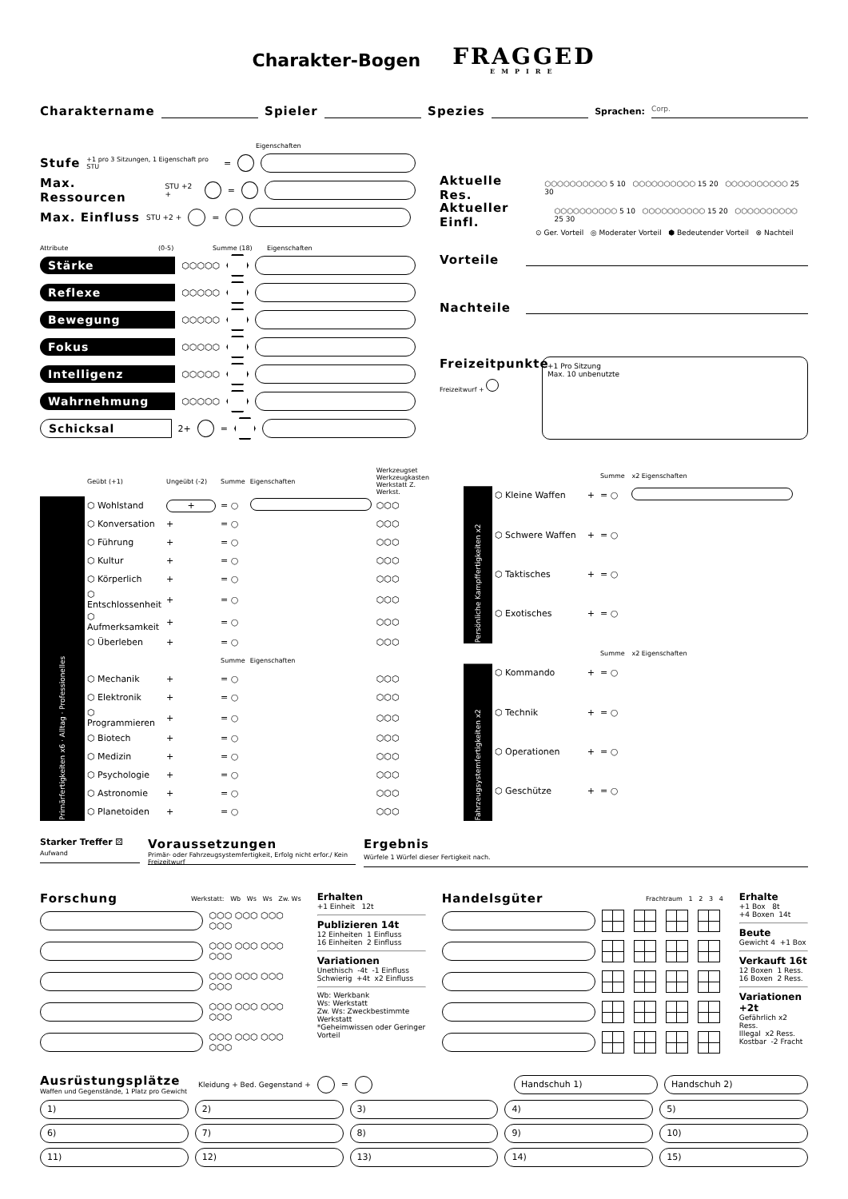Charakter-Bogen
FRAGGED
EMPIRE
Charaktername Spieler Spezies Sprachen: Corp.
Eigenschaften
Stufe +1 pro 3 Sitzungen, 1 Eigenschaft pro STU =
Max. Ressourcen STU +2 + =
Max. Einfluss STU +2 + =
Aktuelle Res. ⬡⬡⬡⬡⬡⬡⬡⬡⬡⬡ 5 10 ⬡⬡⬡⬡⬡⬡⬡⬡⬡⬡ 15 20 ⬡⬡⬡⬡⬡⬡⬡⬡⬡⬡ 25 30
Aktueller Einfl. ⬡⬡⬡⬡⬡⬡⬡⬡⬡⬡ 5 10 ⬡⬡⬡⬡⬡⬡⬡⬡⬡⬡ 15 20 ⬡⬡⬡⬡⬡⬡⬡⬡⬡⬡ 25 30
⊙ Ger. Vorteil ◎ Moderater Vorteil ⬢ Bedeutender Vorteil ⊗ Nachteil
Attribute (0-5) Summe (18) Eigenschaften
Stärke ⬡⬡⬡⬡⬡
Reflexe ⬡⬡⬡⬡⬡
Bewegung ⬡⬡⬡⬡⬡
Fokus ⬡⬡⬡⬡⬡
Intelligenz ⬡⬡⬡⬡⬡
Wahrnehmung ⬡⬡⬡⬡⬡
Schicksal 2+ =
Vorteile
Nachteile
Freizeitpunkte
Freizeitwurf +
+1 Pro Sitzung
Max. 10 unbenutzte
| | Geübt (+1) | Ungeübt (-2) | Summe | Eigenschaften | Werkzeugset Werkzeugkasten Werkstatt Z. Werkst. |
| Primärfertigkeiten x6 · Alltag · Professionelles | ⬡ Wohlstand | + | = ○ | | ⬡⬡⬡ |
| | ⬡ Konversation | + | = ○ | | ⬡⬡⬡ |
| | ⬡ Führung | + | = ○ | | ⬡⬡⬡ |
| | ⬡ Kultur | + | = ○ | | ⬡⬡⬡ |
| | ⬡ Körperlich | + | = ○ | | ⬡⬡⬡ |
| | ⬡ Entschlossenheit | + | = ○ | | ⬡⬡⬡ |
| | ⬡ Aufmerksamkeit | + | = ○ | | ⬡⬡⬡ |
| | ⬡ Überleben | + | = ○ | | ⬡⬡⬡ |
| | | | Summe | Eigenschaften | |
| | ⬡ Mechanik | + | = ○ | | ⬡⬡⬡ |
| | ⬡ Elektronik | + | = ○ | | ⬡⬡⬡ |
| | ⬡ Programmieren | + | = ○ | | ⬡⬡⬡ |
| | ⬡ Biotech | + | = ○ | | ⬡⬡⬡ |
| | ⬡ Medizin | + | = ○ | | ⬡⬡⬡ |
| | ⬡ Psychologie | + | = ○ | | ⬡⬡⬡ |
| | ⬡ Astronomie | + | = ○ | | ⬡⬡⬡ |
| | ⬡ Planetoiden | + | = ○ | | ⬡⬡⬡ |
| | | | Summe | x2 Eigenschaften |
| Persönliche Kampffertigkeiten x2 | ⬡ Kleine Waffen | + | = ○ | |
| | ⬡ Schwere Waffen | + | = ○ | |
| | ⬡ Taktisches | + | = ○ | |
| | ⬡ Exotisches | + | = ○ | |
| | | | Summe | x2 Eigenschaften |
| Fahrzeugsystemfertigkeiten x2 | ⬡ Kommando | + | = ○ | |
| | ⬡ Technik | + | = ○ | |
| | ⬡ Operationen | + | = ○ | |
| | ⬡ Geschütze | + | = ○ | |
Starker Treffer ⚄
Aufwand
Voraussetzungen
Primär- oder Fahrzeugsystemfertigkeit, Erfolg nicht erfor./ Kein Freizeitwurf
Ergebnis
Würfele 1 Würfel dieser Fertigkeit nach.
Forschung Werkstatt: Wb Ws Ws Zw. Ws
⬡⬡⬡ ⬡⬡⬡ ⬡⬡⬡ ⬡⬡⬡
⬡⬡⬡ ⬡⬡⬡ ⬡⬡⬡ ⬡⬡⬡
⬡⬡⬡ ⬡⬡⬡ ⬡⬡⬡ ⬡⬡⬡
⬡⬡⬡ ⬡⬡⬡ ⬡⬡⬡ ⬡⬡⬡
⬡⬡⬡ ⬡⬡⬡ ⬡⬡⬡ ⬡⬡⬡
Erhalten
+1 Einheit 12t
Publizieren 14t
12 Einheiten 1 Einfluss
16 Einheiten 2 Einfluss
Variationen
Unethisch -4t -1 Einfluss
Schwierig +4t x2 Einfluss
Wb: Werkbank
Ws: Werkstatt
Zw. Ws: Zweckbestimmte Werkstatt
*Geheimwissen oder Geringer Vorteil
Handelsgüter Frachtraum 1 2 3 4
Erhalte
+1 Box 8t
+4 Boxen 14t
Beute
Gewicht 4 +1 Box
Verkauft 16t
12 Boxen 1 Ress.
16 Boxen 2 Ress.
Variationen +2t
Gefährlich x2 Ress.
Illegal x2 Ress.
Kostbar -2 Fracht
Ausrüstungsplätze
Waffen und Gegenstände, 1 Platz pro Gewicht
Kleidung + Bed. Gegenstand + = Handschuh 1) Handschuh 2)
1) 2) 3) 4) 5)
6) 7) 8) 9) 10)
11) 12) 13) 14) 15)